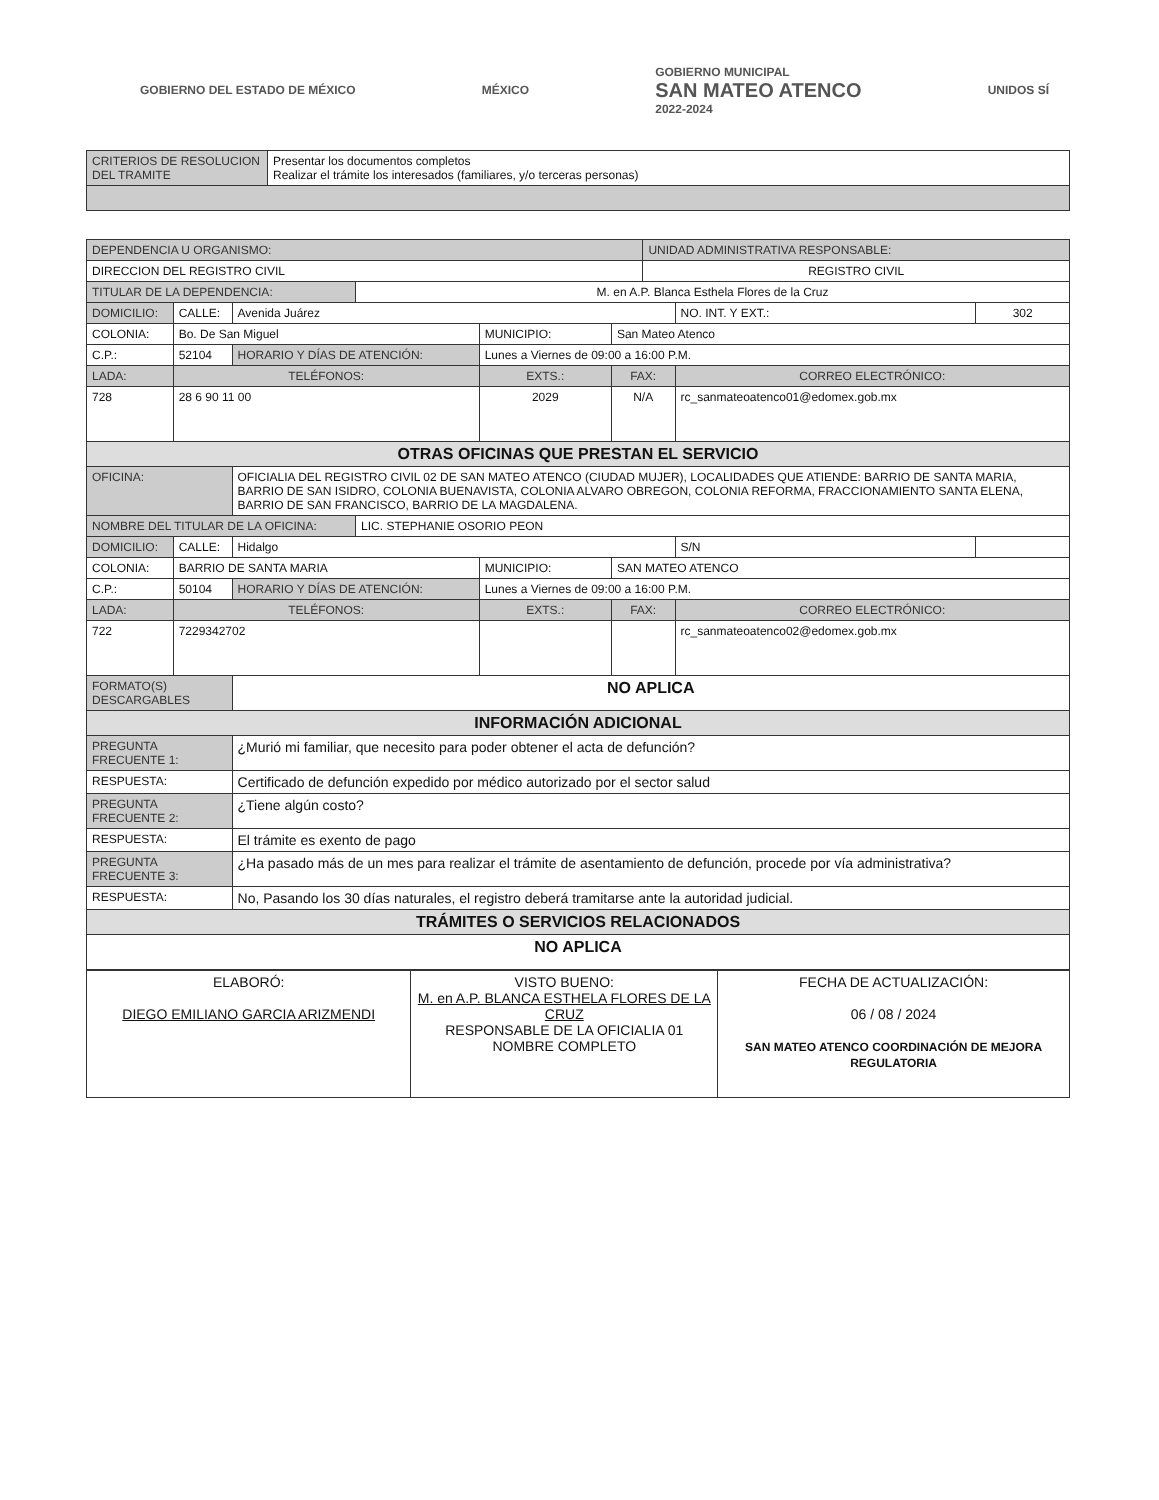GOBIERNO DEL ESTADO DE MÉXICO MÉXICO
GOBIERNO MUNICIPAL
SAN MATEO ATENCO
2022-2024
UNIDOS SÍ
| CRITERIOS DE RESOLUCION DEL TRAMITE | Presentar los documentos completos Realizar el trámite los interesados (familiares, y/o terceras personas) |
| DEPENDENCIA U ORGANISMO: | | | | | | UNIDAD ADMINISTRATIVA RESPONSABLE: | | |
| DIRECCION DEL REGISTRO CIVIL | | | | | | REGISTRO CIVIL | | |
| TITULAR DE LA DEPENDENCIA: | | | M. en A.P. Blanca Esthela Flores de la Cruz | | | | | |
| DOMICILIO: | CALLE: | Avenida Juárez | | | | | NO. INT. Y EXT.: | 302 |
| COLONIA: | Bo. De San Miguel | | | MUNICIPIO: | San Mateo Atenco | | | |
| C.P.: | 52104 | HORARIO Y DÍAS DE ATENCIÓN: | | Lunes a Viernes de 09:00 a 16:00 P.M. | | | | |
| LADA: | TELÉFONOS: | | | EXTS.: | FAX: | | CORREO ELECTRÓNICO: | |
| 728 | 28 6 90 11 00 | | | 2029 | N/A | | rc_sanmateoatenco01@edomex.gob.mx | |
| OTRAS OFICINAS QUE PRESTAN EL SERVICIO | | | | | | | | |
| OFICINA: | | OFICIALIA DEL REGISTRO CIVIL 02 DE SAN MATEO ATENCO (CIUDAD MUJER), LOCALIDADES QUE ATIENDE: BARRIO DE SANTA MARIA, BARRIO DE SAN ISIDRO, COLONIA BUENAVISTA, COLONIA ALVARO OBREGON, COLONIA REFORMA, FRACCIONAMIENTO SANTA ELENA, BARRIO DE SAN FRANCISCO, BARRIO DE LA MAGDALENA. | | | | | | |
| NOMBRE DEL TITULAR DE LA OFICINA: | | | LIC. STEPHANIE OSORIO PEON | | | | | |
| DOMICILIO: | CALLE: | Hidalgo | | | | | S/N | |
| COLONIA: | BARRIO DE SANTA MARIA | | | MUNICIPIO: | SAN MATEO ATENCO | | | |
| C.P.: | 50104 | HORARIO Y DÍAS DE ATENCIÓN: | | Lunes a Viernes de 09:00 a 16:00 P.M. | | | | |
| LADA: | TELÉFONOS: | | | EXTS.: | FAX: | | CORREO ELECTRÓNICO: | |
| 722 | 7229342702 | | | | | | rc_sanmateoatenco02@edomex.gob.mx | |
| FORMATO(S) DESCARGABLES | | NO APLICA | | | | | | |
| INFORMACIÓN ADICIONAL | | | | | | | | |
| PREGUNTA FRECUENTE 1: | | ¿Murió mi familiar, que necesito para poder obtener el acta de defunción? | | | | | | |
| RESPUESTA: | | Certificado de defunción expedido por médico autorizado por el sector salud | | | | | | |
| PREGUNTA FRECUENTE 2: | | ¿Tiene algún costo? | | | | | | |
| RESPUESTA: | | El trámite es exento de pago | | | | | | |
| PREGUNTA FRECUENTE 3: | | ¿Ha pasado más de un mes para realizar el trámite de asentamiento de defunción, procede por vía administrativa? | | | | | | |
| RESPUESTA: | | No, Pasando los 30 días naturales, el registro deberá tramitarse ante la autoridad judicial. | | | | | | |
| TRÁMITES O SERVICIOS RELACIONADOS | | | | | | | | |
| NO APLICA | | | | | | | | |
| ELABORÓ: DIEGO EMILIANO GARCIA ARIZMENDI | VISTO BUENO: M. en A.P. BLANCA ESTHELA FLORES DE LA CRUZ RESPONSABLE DE LA OFICIALIA 01 NOMBRE COMPLETO | FECHA DE ACTUALIZACIÓN: 06 / 08 / 2024 SAN MATEO ATENCO COORDINACIÓN DE MEJORA REGULATORIA |